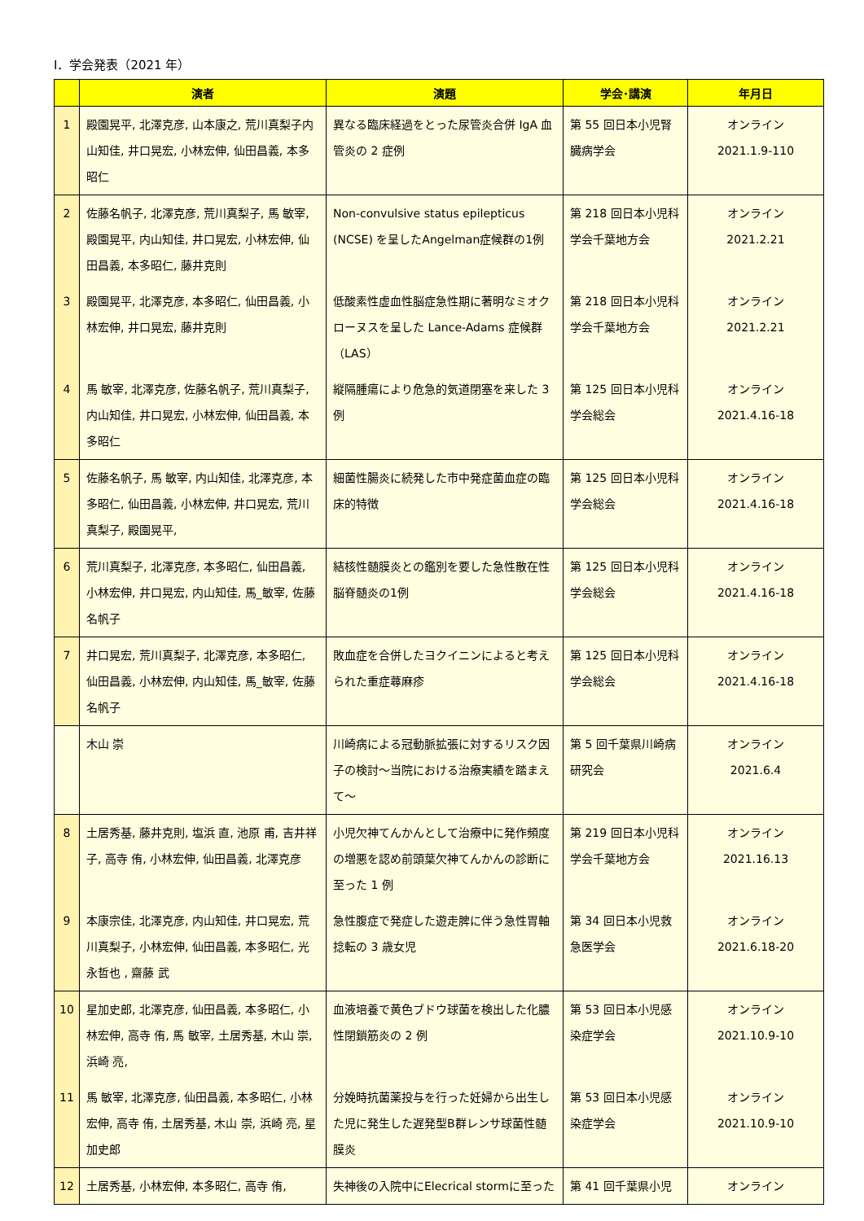Ⅰ．学会発表（2021 年）
| | 演者 | 演題 | 学会･講演 | 年月日 |
| --- | --- | --- | --- | --- |
| 1 | 殿園晃平, 北澤克彦, 山本康之, 荒川真梨子内山知佳, 井口晃宏, 小林宏伸, 仙田昌義, 本多昭仁 | 異なる臨床経過をとった尿管炎合併 IgA 血管炎の 2 症例 | 第 55 回日本小児腎臓病学会 | オンライン 2021.1.9-110 |
| 2 | 佐藤名帆子, 北澤克彦, 荒川真梨子, 馬 敏宰, 殿園晃平, 内山知佳, 井口晃宏, 小林宏伸, 仙田昌義, 本多昭仁, 藤井克則 | Non-convulsive status epilepticus (NCSE) を呈したAngelman症候群の1例 | 第 218 回日本小児科学会千葉地方会 | オンライン 2021.2.21 |
| 3 | 殿園晃平, 北澤克彦, 本多昭仁, 仙田昌義, 小林宏伸, 井口晃宏, 藤井克則 | 低酸素性虚血性脳症急性期に著明なミオクローヌスを呈した Lance-Adams 症候群（LAS） | 第 218 回日本小児科学会千葉地方会 | オンライン 2021.2.21 |
| 4 | 馬 敏宰, 北澤克彦, 佐藤名帆子, 荒川真梨子, 内山知佳, 井口晃宏, 小林宏伸, 仙田昌義, 本多昭仁 | 縦隔腫瘍により危急的気道閉塞を来した 3 例 | 第 125 回日本小児科学会総会 | オンライン 2021.4.16-18 |
| 5 | 佐藤名帆子, 馬 敏宰, 内山知佳, 北澤克彦, 本多昭仁, 仙田昌義, 小林宏伸, 井口晃宏, 荒川真梨子, 殿園晃平, | 細菌性腸炎に続発した市中発症菌血症の臨床的特徴 | 第 125 回日本小児科学会総会 | オンライン 2021.4.16-18 |
| 6 | 荒川真梨子, 北澤克彦, 本多昭仁, 仙田昌義, 小林宏伸, 井口晃宏, 内山知佳, 馬_敏宰, 佐藤名帆子 | 結核性髄膜炎との鑑別を要した急性散在性脳脊髄炎の1例 | 第 125 回日本小児科学会総会 | オンライン 2021.4.16-18 |
| 7 | 井口晃宏, 荒川真梨子, 北澤克彦, 本多昭仁, 仙田昌義, 小林宏伸, 内山知佳, 馬_敏宰, 佐藤名帆子 | 敗血症を合併したヨクイニンによると考えられた重症蕁麻疹 | 第 125 回日本小児科学会総会 | オンライン 2021.4.16-18 |
| | 木山 崇 | 川崎病による冠動脈拡張に対するリスク因子の検討～当院における治療実績を踏まえて～ | 第 5 回千葉県川崎病研究会 | オンライン 2021.6.4 |
| 8 | 土居秀基, 藤井克則, 塩浜 直, 池原 甫, 吉井祥子, 高寺 侑, 小林宏伸, 仙田昌義, 北澤克彦 | 小児欠神てんかんとして治療中に発作頻度の増悪を認め前頭葉欠神てんかんの診断に至った 1 例 | 第 219 回日本小児科学会千葉地方会 | オンライン 2021.16.13 |
| 9 | 本康宗佳, 北澤克彦, 内山知佳, 井口晃宏, 荒川真梨子, 小林宏伸, 仙田昌義, 本多昭仁, 光永哲也 , 齋藤 武 | 急性腹症で発症した遊走脾に伴う急性胃軸捻転の 3 歳女児 | 第 34 回日本小児救急医学会 | オンライン 2021.6.18-20 |
| 10 | 星加史郎, 北澤克彦, 仙田昌義, 本多昭仁, 小林宏伸, 高寺 侑, 馬 敏宰, 土居秀基, 木山 崇, 浜崎 亮, | 血液培養で黄色ブドウ球菌を検出した化膿性閉鎖筋炎の 2 例 | 第 53 回日本小児感染症学会 | オンライン 2021.10.9-10 |
| 11 | 馬 敏宰, 北澤克彦, 仙田昌義, 本多昭仁, 小林宏伸, 高寺 侑, 土居秀基, 木山 崇, 浜崎 亮, 星加史郎 | 分娩時抗菌薬投与を行った妊婦から出生した児に発生した遅発型B群レンサ球菌性髄膜炎 | 第 53 回日本小児感染症学会 | オンライン 2021.10.9-10 |
| 12 | 土居秀基, 小林宏伸, 本多昭仁, 高寺 侑, | 失神後の入院中にElecrical stormに至った | 第 41 回千葉県小児 | オンライン |